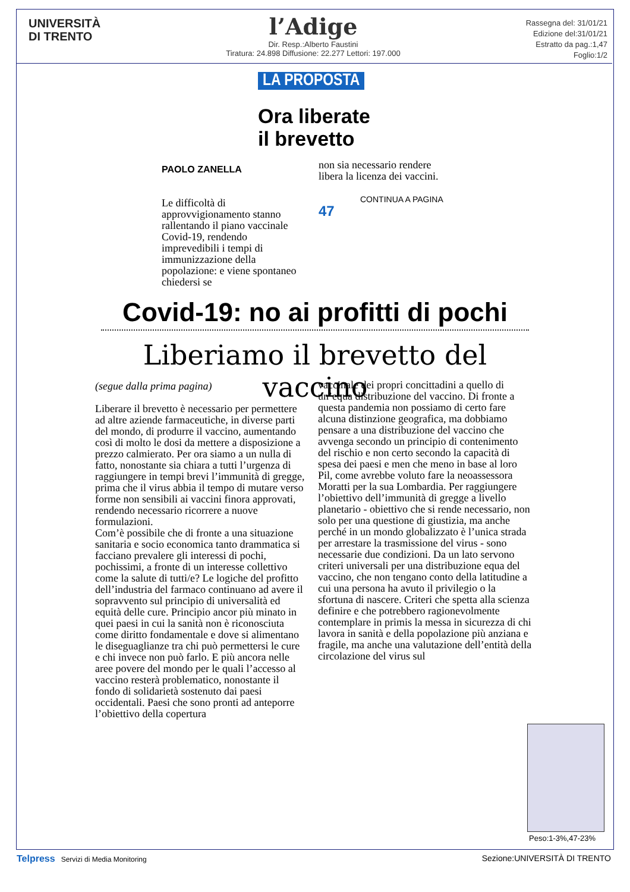UNIVERSITÀ
DI TRENTO
l’Adige
Dir. Resp.:Alberto Faustini
Tiratura: 24.898 Diffusione: 22.277 Lettori: 197.000
Rassegna del: 31/01/21
Edizione del:31/01/21
Estratto da pag.:1,47
Foglio:1/2
LA PROPOSTA
Ora liberate
il brevetto
PAOLO ZANELLA
Le difficoltà di approvvigionamento stanno rallentando il piano vaccinale Covid-19, rendendo imprevedibili i tempi di immunizzazione della popolazione: e viene spontaneo chiedersi se
non sia necessario rendere libera la licenza dei vaccini.
CONTINUA A PAGINA 47
Covid-19: no ai profitti di pochi
Liberiamo il brevetto del vaccino
(segue dalla prima pagina)
Liberare il brevetto è necessario per permettere ad altre aziende farmaceutiche, in diverse parti del mondo, di produrre il vaccino, aumentando così di molto le dosi da mettere a disposizione a prezzo calmierato. Per ora siamo a un nulla di fatto, nonostante sia chiara a tutti l’urgenza di raggiungere in tempi brevi l’immunità di gregge, prima che il virus abbia il tempo di mutare verso forme non sensibili ai vaccini finora approvati, rendendo necessario ricorrere a nuove formulazioni.
Com’è possibile che di fronte a una situazione sanitaria e socio economica tanto drammatica si facciano prevalere gli interessi di pochi, pochissimi, a fronte di un interesse collettivo come la salute di tutti/e? Le logiche del profitto dell’industria del farmaco continuano ad avere il sopravvento sul principio di universalità ed equità delle cure. Principio ancor più minato in quei paesi in cui la sanità non è riconosciuta come diritto fondamentale e dove si alimentano le diseguaglianze tra chi può permettersi le cure e chi invece non può farlo. E più ancora nelle aree povere del mondo per le quali l’accesso al vaccino resterà problematico, nonostante il fondo di solidarietà sostenuto dai paesi occidentali. Paesi che sono pronti ad anteporre l’obiettivo della copertura
vaccinale dei propri concittadini a quello di un’equa distribuzione del vaccino. Di fronte a questa pandemia non possiamo di certo fare alcuna distinzione geografica, ma dobbiamo pensare a una distribuzione del vaccino che avvenga secondo un principio di contenimento del rischio e non certo secondo la capacità di spesa dei paesi e men che meno in base al loro Pil, come avrebbe voluto fare la neoassessora Moratti per la sua Lombardia. Per raggiungere l’obiettivo dell’immunità di gregge a livello planetario - obiettivo che si rende necessario, non solo per una questione di giustizia, ma anche perché in un mondo globalizzato è l’unica strada per arrestare la trasmissione del virus - sono necessarie due condizioni. Da un lato servono criteri universali per una distribuzione equa del vaccino, che non tengano conto della latitudine a cui una persona ha avuto il privilegio o la sfortuna di nascere. Criteri che spetta alla scienza definire e che potrebbero ragionevolmente contemplare in primis la messa in sicurezza di chi lavora in sanità e della popolazione più anziana e fragile, ma anche una valutazione dell’entità della circolazione del virus sul
Peso:1-3%,47-23%
Telpress Servizi di Media Monitoring Sezione:UNIVERSITÀ DI TRENTO